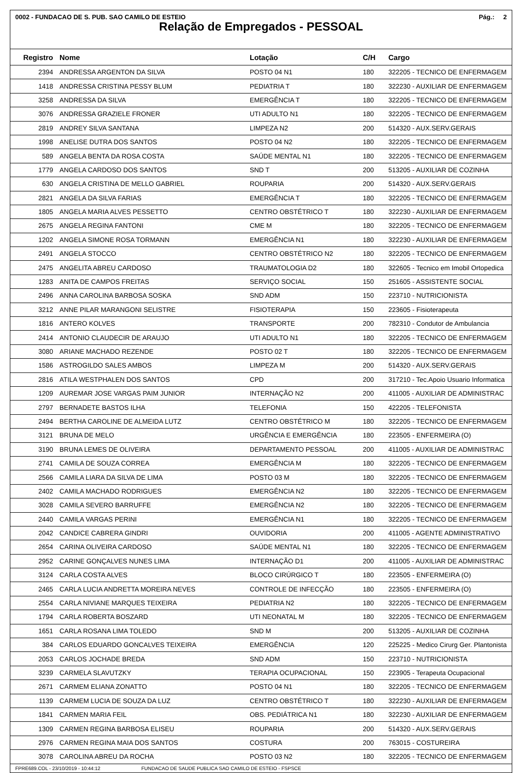0002 - FUNDACAO DE S. PUB. SAO CAMILO DE ESTEIO Pág.: 2
Relação de Empregados - PESSOAL
| Registro | Nome | Lotação | C/H | Cargo |
| --- | --- | --- | --- | --- |
| 2394 | ANDRESSA ARGENTON DA SILVA | POSTO 04 N1 | 180 | 322205 - TECNICO DE ENFERMAGEM |
| 1418 | ANDRESSA CRISTINA PESSY BLUM | PEDIATRIA T | 180 | 322230 - AUXILIAR DE ENFERMAGEM |
| 3258 | ANDRESSA DA SILVA | EMERGÊNCIA T | 180 | 322205 - TECNICO DE ENFERMAGEM |
| 3076 | ANDRESSA GRAZIELE FRONER | UTI ADULTO N1 | 180 | 322205 - TECNICO DE ENFERMAGEM |
| 2819 | ANDREY SILVA SANTANA | LIMPEZA N2 | 200 | 514320 - AUX.SERV.GERAIS |
| 1998 | ANELISE DUTRA DOS SANTOS | POSTO 04 N2 | 180 | 322205 - TECNICO DE ENFERMAGEM |
| 589 | ANGELA BENTA DA ROSA COSTA | SAÚDE MENTAL N1 | 180 | 322205 - TECNICO DE ENFERMAGEM |
| 1779 | ANGELA CARDOSO DOS SANTOS | SND T | 200 | 513205 - AUXILIAR DE COZINHA |
| 630 | ANGELA CRISTINA DE MELLO GABRIEL | ROUPARIA | 200 | 514320 - AUX.SERV.GERAIS |
| 2821 | ANGELA DA SILVA FARIAS | EMERGÊNCIA T | 180 | 322205 - TECNICO DE ENFERMAGEM |
| 1805 | ANGELA MARIA ALVES PESSETTO | CENTRO OBSTÉTRICO T | 180 | 322230 - AUXILIAR DE ENFERMAGEM |
| 2675 | ANGELA REGINA FANTONI | CME M | 180 | 322205 - TECNICO DE ENFERMAGEM |
| 1202 | ANGELA SIMONE ROSA TORMANN | EMERGÊNCIA N1 | 180 | 322230 - AUXILIAR DE ENFERMAGEM |
| 2491 | ANGELA STOCCO | CENTRO OBSTÉTRICO N2 | 180 | 322205 - TECNICO DE ENFERMAGEM |
| 2475 | ANGELITA ABREU CARDOSO | TRAUMATOLOGIA D2 | 180 | 322605 - Tecnico em Imobil Ortopedica |
| 1283 | ANITA DE CAMPOS FREITAS | SERVIÇO SOCIAL | 150 | 251605 - ASSISTENTE SOCIAL |
| 2496 | ANNA CAROLINA BARBOSA SOSKA | SND ADM | 150 | 223710 - NUTRICIONISTA |
| 3212 | ANNE PILAR MARANGONI SELISTRE | FISIOTERAPIA | 150 | 223605 - Fisioterapeuta |
| 1816 | ANTERO KOLVES | TRANSPORTE | 200 | 782310 - Condutor de Ambulancia |
| 2414 | ANTONIO CLAUDECIR DE ARAUJO | UTI ADULTO N1 | 180 | 322205 - TECNICO DE ENFERMAGEM |
| 3080 | ARIANE MACHADO REZENDE | POSTO 02 T | 180 | 322205 - TECNICO DE ENFERMAGEM |
| 1586 | ASTROGILDO SALES AMBOS | LIMPEZA M | 200 | 514320 - AUX.SERV.GERAIS |
| 2816 | ATILA WESTPHALEN DOS SANTOS | CPD | 200 | 317210 - Tec.Apoio Usuario Informatica |
| 1209 | AUREMAR JOSE VARGAS PAIM JUNIOR | INTERNAÇÃO N2 | 200 | 411005 - AUXILIAR DE ADMINISTRAC |
| 2797 | BERNADETE BASTOS ILHA | TELEFONIA | 150 | 422205 - TELEFONISTA |
| 2494 | BERTHA CAROLINE DE ALMEIDA LUTZ | CENTRO OBSTÉTRICO M | 180 | 322205 - TECNICO DE ENFERMAGEM |
| 3121 | BRUNA DE MELO | URGÊNCIA E EMERGÊNCIA | 180 | 223505 - ENFERMEIRA (O) |
| 3190 | BRUNA LEMES DE OLIVEIRA | DEPARTAMENTO PESSOAL | 200 | 411005 - AUXILIAR DE ADMINISTRAC |
| 2741 | CAMILA DE SOUZA CORREA | EMERGÊNCIA M | 180 | 322205 - TECNICO DE ENFERMAGEM |
| 2566 | CAMILA LIARA DA SILVA DE LIMA | POSTO 03 M | 180 | 322205 - TECNICO DE ENFERMAGEM |
| 2402 | CAMILA MACHADO RODRIGUES | EMERGÊNCIA N2 | 180 | 322205 - TECNICO DE ENFERMAGEM |
| 3028 | CAMILA SEVERO BARRUFFE | EMERGÊNCIA N2 | 180 | 322205 - TECNICO DE ENFERMAGEM |
| 2440 | CAMILA VARGAS PERINI | EMERGÊNCIA N1 | 180 | 322205 - TECNICO DE ENFERMAGEM |
| 2042 | CANDICE CABRERA GINDRI | OUVIDORIA | 200 | 411005 - AGENTE ADMINISTRATIVO |
| 2654 | CARINA OLIVEIRA CARDOSO | SAÚDE MENTAL N1 | 180 | 322205 - TECNICO DE ENFERMAGEM |
| 2952 | CARINE GONÇALVES NUNES LIMA | INTERNAÇÃO D1 | 200 | 411005 - AUXILIAR DE ADMINISTRAC |
| 3124 | CARLA COSTA ALVES | BLOCO CIRÚRGICO T | 180 | 223505 - ENFERMEIRA (O) |
| 2465 | CARLA LUCIA ANDRETTA MOREIRA NEVES | CONTROLE DE INFECÇÃO | 180 | 223505 - ENFERMEIRA (O) |
| 2554 | CARLA NIVIANE MARQUES TEIXEIRA | PEDIATRIA N2 | 180 | 322205 - TECNICO DE ENFERMAGEM |
| 1794 | CARLA ROBERTA BOSZARD | UTI NEONATAL M | 180 | 322205 - TECNICO DE ENFERMAGEM |
| 1651 | CARLA ROSANA LIMA TOLEDO | SND M | 200 | 513205 - AUXILIAR DE COZINHA |
| 384 | CARLOS EDUARDO GONCALVES TEIXEIRA | EMERGÊNCIA | 120 | 225225 - Medico Cirurg Ger. Plantonista |
| 2053 | CARLOS JOCHADE BREDA | SND ADM | 150 | 223710 - NUTRICIONISTA |
| 3239 | CARMELA SLAVUTZKY | TERAPIA OCUPACIONAL | 150 | 223905 - Terapeuta Ocupacional |
| 2671 | CARMEM ELIANA ZONATTO | POSTO 04 N1 | 180 | 322205 - TECNICO DE ENFERMAGEM |
| 1139 | CARMEM LUCIA DE SOUZA DA LUZ | CENTRO OBSTÉTRICO T | 180 | 322230 - AUXILIAR DE ENFERMAGEM |
| 1841 | CARMEN MARIA FEIL | OBS. PEDIÁTRICA N1 | 180 | 322230 - AUXILIAR DE ENFERMAGEM |
| 1309 | CARMEN REGINA BARBOSA ELISEU | ROUPARIA | 200 | 514320 - AUX.SERV.GERAIS |
| 2976 | CARMEN REGINA MAIA DOS SANTOS | COSTURA | 200 | 763015 - COSTUREIRA |
| 3078 | CAROLINA ABREU DA ROCHA | POSTO 03 N2 | 180 | 322205 - TECNICO DE ENFERMAGEM |
FPRE689.COL - 23/10/2019 - 10:44:12 FUNDACAO DE SAUDE PUBLICA SAO CAMILO DE ESTEIO - FSPSCE